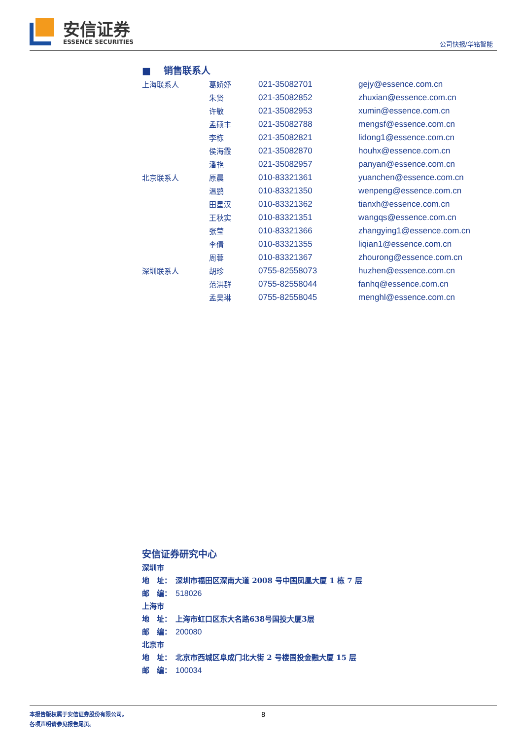安信证券
ESSENCE SECURITIES
公司快报/华铭智能
■ 　销售联系人
| 上海联系人 | 葛娇妤 | 021-35082701 | gejy@essence.com.cn |
| | 朱贤 | 021-35082852 | zhuxian@essence.com.cn |
| | 许敏 | 021-35082953 | xumin@essence.com.cn |
| | 孟硕丰 | 021-35082788 | mengsf@essence.com.cn |
| | 李栋 | 021-35082821 | lidong1@essence.com.cn |
| | 侯海霞 | 021-35082870 | houhx@essence.com.cn |
| | 潘艳 | 021-35082957 | panyan@essence.com.cn |
| 北京联系人 | 原晨 | 010-83321361 | yuanchen@essence.com.cn |
| | 温鹏 | 010-83321350 | wenpeng@essence.com.cn |
| | 田星汉 | 010-83321362 | tianxh@essence.com.cn |
| | 王秋实 | 010-83321351 | wangqs@essence.com.cn |
| | 张莹 | 010-83321366 | zhangying1@essence.com.cn |
| | 李倩 | 010-83321355 | liqian1@essence.com.cn |
| | 周蓉 | 010-83321367 | zhourong@essence.com.cn |
| 深圳联系人 | 胡珍 | 0755-82558073 | huzhen@essence.com.cn |
| | 范洪群 | 0755-82558044 | fanhq@essence.com.cn |
| | 孟昊琳 | 0755-82558045 | menghl@essence.com.cn |
安信证券研究中心
深圳市
地　址：　深圳市福田区深南大道 2008 号中国凤凰大厦 1 栋 7 层
邮　编：　518026
上海市
地　址：　上海市虹口区东大名路638号国投大厦3层
邮　编：　200080
北京市
地　址：　北京市西城区阜成门北大街 2 号楼国投金融大厦 15 层
邮　编：　100034
本报告版权属于安信证券股份有限公司。
各项声明请参见报告尾页。
8